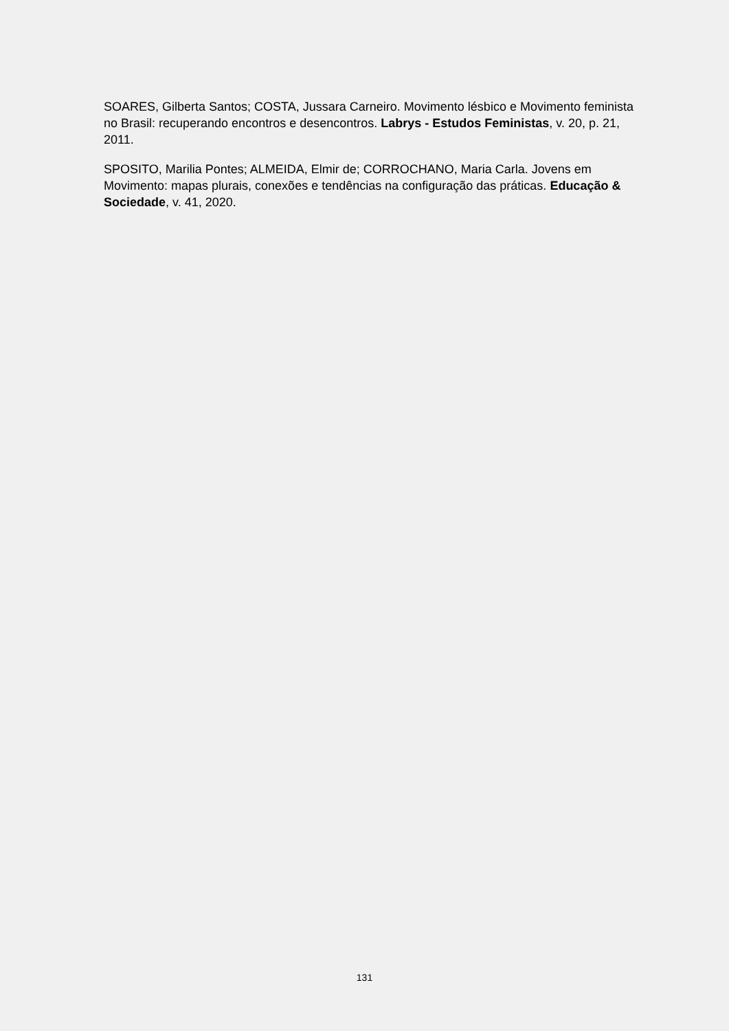SOARES, Gilberta Santos; COSTA, Jussara Carneiro. Movimento lésbico e Movimento feminista no Brasil: recuperando encontros e desencontros. Labrys - Estudos Feministas, v. 20, p. 21, 2011.
SPOSITO, Marilia Pontes; ALMEIDA, Elmir de; CORROCHANO, Maria Carla. Jovens em Movimento: mapas plurais, conexões e tendências na configuração das práticas. Educação & Sociedade, v. 41, 2020.
131